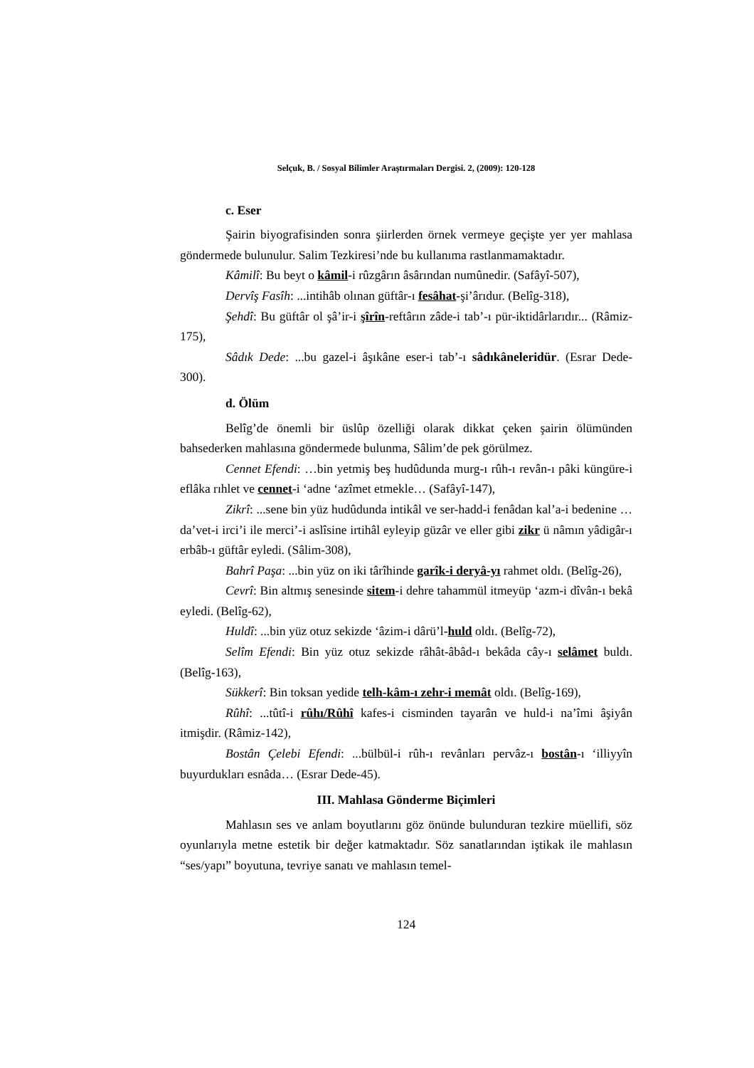Selçuk, B. / Sosyal Bilimler Araştırmaları Dergisi. 2, (2009): 120-128
c. Eser
Şairin biyografisinden sonra şiirlerden örnek vermeye geçişte yer yer mahlasa göndermede bulunulur. Salim Tezkiresi’nde bu kullanıma rastlanmamaktadır.
Kâmilî: Bu beyt o kâmil-i rûzgârın âsârından numûnedir. (Safâyî-507),
Dervîş Fasîh: ...intihâb olınan güftâr-ı fesâhat-şi’ârıdur. (Belîg-318),
Şehdî: Bu güftâr ol şâ’ir-i şîrîn-reftârın zâde-i tab’-ı pür-iktidârlarıdır... (Râmiz-175),
Sâdık Dede: ...bu gazel-i âşıkâne eser-i tab’-ı sâdıkâneleridür. (Esrar Dede-300).
d. Ölüm
Belîg’de önemli bir üslûp özelliği olarak dikkat çeken şairin ölümünden bahsederken mahlasına göndermede bulunma, Sâlim’de pek görülmez.
Cennet Efendi: …bin yetmiş beş hudûdunda murg-ı rûh-ı revân-ı pâki küngüre-i eflâka rıhlet ve cennet-i ‘adne ‘azîmet etmekle… (Safâyî-147),
Zikrî: ...sene bin yüz hudûdunda intikâl ve ser-hadd-i fenâdan kal’a-i bedenine … da’vet-i irci’i ile merci’-i aslîsine irtihâl eyleyip güzâr ve eller gibi zikr ü nâmın yâdigâr-ı erbâb-ı güftâr eyledi. (Sâlim-308),
Bahrî Paşa: ...bin yüz on iki târîhinde garîk-i deryâ-yı rahmet oldı. (Belîg-26),
Cevrî: Bin altmış senesinde sitem-i dehre tahammül itmeyüp ‘azm-i dîvân-ı bekâ eyledi. (Belîg-62),
Huldî: ...bin yüz otuz sekizde ‘âzim-i dârü’l-huld oldı. (Belîg-72),
Selîm Efendi: Bin yüz otuz sekizde râhât-âbâd-ı bekâda cây-ı selâmet buldı. (Belîg-163),
Sükkerî: Bin toksan yedide telh-kâm-ı zehr-i memât oldı. (Belîg-169),
Rûhî: ...tûtî-i rûhı/Rûhî kafes-i cisminden tayarân ve huld-i na’îmi âşiyân itmişdir. (Râmiz-142),
Bostân Çelebi Efendi: ...bülbül-i rûh-ı revânları pervâz-ı bostân-ı ‘illiyyîn buyurdukları esnâda… (Esrar Dede-45).
III. Mahlasa Gönderme Biçimleri
Mahlasın ses ve anlam boyutlarını göz önünde bulunduran tezkire müellifi, söz oyunlarıyla metne estetik bir değer katmaktadır. Söz sanatlarından iştikak ile mahlasın “ses/yapı” boyutuna, tevriye sanatı ve mahlasın temel-
124